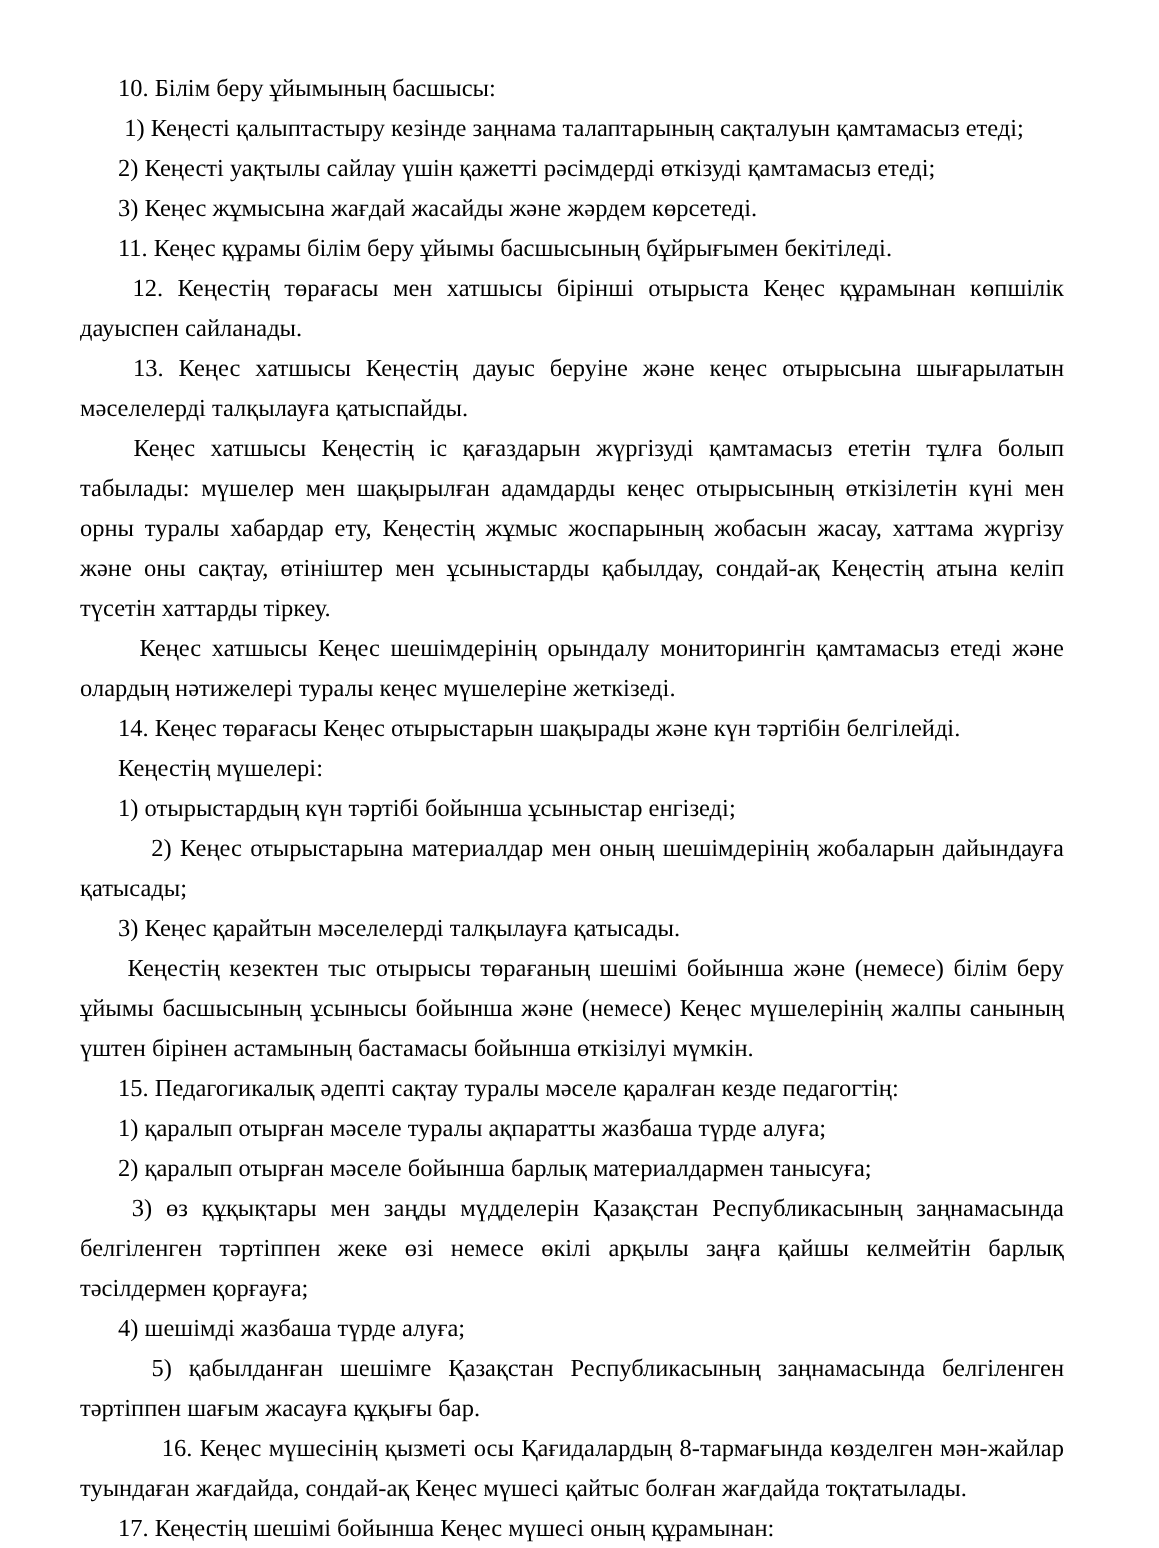10. Білім беру ұйымының басшысы:
1) Кеңесті қалыптастыру кезінде заңнама талаптарының сақталуын қамтамасыз етеді;
2) Кеңесті уақтылы сайлау үшін қажетті рәсімдерді өткізуді қамтамасыз етеді;
3) Кеңес жұмысына жағдай жасайды және жәрдем көрсетеді.
11. Кеңес құрамы білім беру ұйымы басшысының бұйрығымен бекітіледі.
12. Кеңестің төрағасы мен хатшысы бірінші отырыста Кеңес құрамынан көпшілік дауыспен сайланады.
13. Кеңес хатшысы Кеңестің дауыс беруіне және кеңес отырысына шығарылатын мәселелерді талқылауға қатыспайды.
Кеңес хатшысы Кеңестің іс қағаздарын жүргізуді қамтамасыз ететін тұлға болып табылады: мүшелер мен шақырылған адамдарды кеңес отырысының өткізілетін күні мен орны туралы хабардар ету, Кеңестің жұмыс жоспарының жобасын жасау, хаттама жүргізу және оны сақтау, өтініштер мен ұсыныстарды қабылдау, сондай-ақ Кеңестің атына келіп түсетін хаттарды тіркеу.
Кеңес хатшысы Кеңес шешімдерінің орындалу мониторингін қамтамасыз етеді және олардың нәтижелері туралы кеңес мүшелеріне жеткізеді.
14. Кеңес төрағасы Кеңес отырыстарын шақырады және күн тәртібін белгілейді.
Кеңестің мүшелері:
1) отырыстардың күн тәртібі бойынша ұсыныстар енгізеді;
2) Кеңес отырыстарына материалдар мен оның шешімдерінің жобаларын дайындауға қатысады;
3) Кеңес қарайтын мәселелерді талқылауға қатысады.
Кеңестің кезектен тыс отырысы төрағаның шешімі бойынша және (немесе) білім беру ұйымы басшысының ұсынысы бойынша және (немесе) Кеңес мүшелерінің жалпы санының үштен бірінен астамының бастамасы бойынша өткізілуі мүмкін.
15. Педагогикалық әдепті сақтау туралы мәселе қаралған кезде педагогтің:
1) қаралып отырған мәселе туралы ақпаратты жазбаша түрде алуға;
2) қаралып отырған мәселе бойынша барлық материалдармен танысуға;
3) өз құқықтары мен заңды мүдделерін Қазақстан Республикасының заңнамасында белгіленген тәртіппен жеке өзі немесе өкілі арқылы заңға қайшы келмейтін барлық тәсілдермен қорғауға;
4) шешімді жазбаша түрде алуға;
5) қабылданған шешімге Қазақстан Республикасының заңнамасында белгіленген тәртіппен шағым жасауға құқығы бар.
16. Кеңес мүшесінің қызметі осы Қағидалардың 8-тармағында көзделген мән-жайлар туындаған жағдайда, сондай-ақ Кеңес мүшесі қайтыс болған жағдайда тоқтатылады.
17. Кеңестің шешімі бойынша Кеңес мүшесі оның құрамынан: